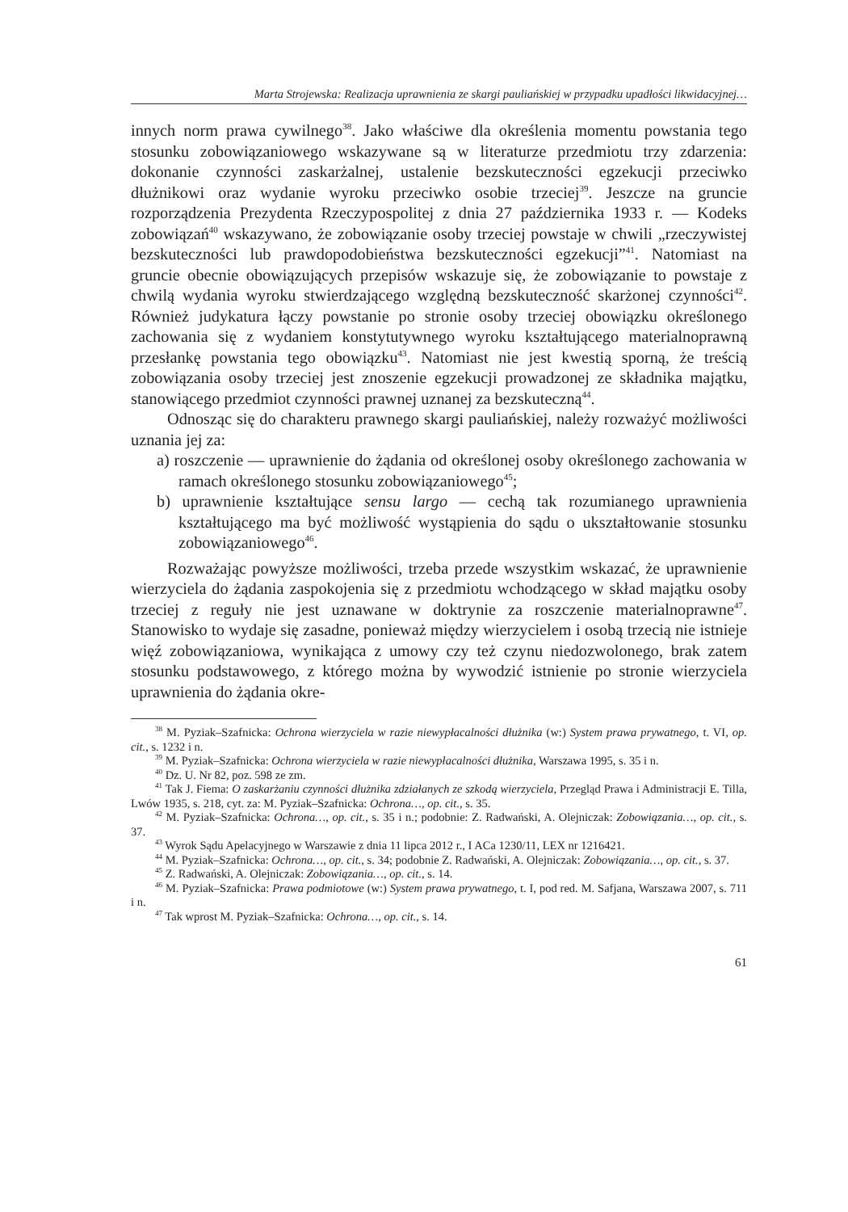Marta Strojewska: Realizacja uprawnienia ze skargi pauliańskiej w przypadku upadłości likwidacyjnej…
innych norm prawa cywilnego<sup>38</sup>. Jako właściwe dla określenia momentu powstania tego stosunku zobowiązaniowego wskazywane są w literaturze przedmiotu trzy zdarzenia: dokonanie czynności zaskarżalnej, ustalenie bezskuteczności egzekucji przeciwko dłużnikowi oraz wydanie wyroku przeciwko osobie trzeciej<sup>39</sup>. Jeszcze na gruncie rozporządzenia Prezydenta Rzeczypospolitej z dnia 27 października 1933 r. — Kodeks zobowiązań<sup>40</sup> wskazywano, że zobowiązanie osoby trzeciej powstaje w chwili „rzeczywistej bezskuteczności lub prawdopodobieństwa bezskuteczności egzekucji”<sup>41</sup>. Natomiast na gruncie obecnie obowiązujących przepisów wskazuje się, że zobowiązanie to powstaje z chwilą wydania wyroku stwierdzającego względną bezskuteczność skarżonej czynności<sup>42</sup>. Również judykatura łączy powstanie po stronie osoby trzeciej obowiązku określonego zachowania się z wydaniem konstytutywnego wyroku kształtującego materialnoprawną przesłankę powstania tego obowiązku<sup>43</sup>. Natomiast nie jest kwestią sporną, że treścią zobowiązania osoby trzeciej jest znoszenie egzekucji prowadzonej ze składnika majątku, stanowiącego przedmiot czynności prawnej uznanej za bezskuteczną<sup>44</sup>.
Odnosząc się do charakteru prawnego skargi pauliańskiej, należy rozważyć możliwości uznania jej za:
a) roszczenie — uprawnienie do żądania od określonej osoby określonego zachowania w ramach określonego stosunku zobowiązaniowego<sup>45</sup>;
b) uprawnienie kształtujące sensu largo — cechą tak rozumianego uprawnienia kształtującego ma być możliwość wystąpienia do sądu o ukształtowanie stosunku zobowiązaniowego<sup>46</sup>.
Rozważając powyższe możliwości, trzeba przede wszystkim wskazać, że uprawnienie wierzyciela do żądania zaspokojenia się z przedmiotu wchodzącego w skład majątku osoby trzeciej z reguły nie jest uznawane w doktrynie za roszczenie materialnoprawne<sup>47</sup>. Stanowisko to wydaje się zasadne, ponieważ między wierzycielem i osobą trzecią nie istnieje więź zobowiązaniowa, wynikająca z umowy czy też czynu niedozwolonego, brak zatem stosunku podstawowego, z którego można by wywodzić istnienie po stronie wierzyciela uprawnienia do żądania okre-
<sup>38</sup> M. Pyziak–Szafnicka: Ochrona wierzyciela w razie niewypłacalności dłużnika (w:) System prawa prywatnego, t. VI, op. cit., s. 1232 i n.
<sup>39</sup> M. Pyziak–Szafnicka: Ochrona wierzyciela w razie niewypłacalności dłużnika, Warszawa 1995, s. 35 i n.
<sup>40</sup> Dz. U. Nr 82, poz. 598 ze zm.
<sup>41</sup> Tak J. Fiema: O zaskarżaniu czynności dłużnika zdziałanych ze szkodą wierzyciela, Przegląd Prawa i Administracji E. Tilla, Lwów 1935, s. 218, cyt. za: M. Pyziak–Szafnicka: Ochrona…, op. cit., s. 35.
<sup>42</sup> M. Pyziak–Szafnicka: Ochrona…, op. cit., s. 35 i n.; podobnie: Z. Radwański, A. Olejniczak: Zobowiązania…, op. cit., s. 37.
<sup>43</sup> Wyrok Sądu Apelacyjnego w Warszawie z dnia 11 lipca 2012 r., I ACa 1230/11, LEX nr 1216421.
<sup>44</sup> M. Pyziak–Szafnicka: Ochrona…, op. cit., s. 34; podobnie Z. Radwański, A. Olejniczak: Zobowiązania…, op. cit., s. 37.
<sup>45</sup> Z. Radwański, A. Olejniczak: Zobowiązania…, op. cit., s. 14.
<sup>46</sup> M. Pyziak–Szafnicka: Prawa podmiotowe (w:) System prawa prywatnego, t. I, pod red. M. Safjana, Warszawa 2007, s. 711 i n.
<sup>47</sup> Tak wprost M. Pyziak–Szafnicka: Ochrona…, op. cit., s. 14.
61